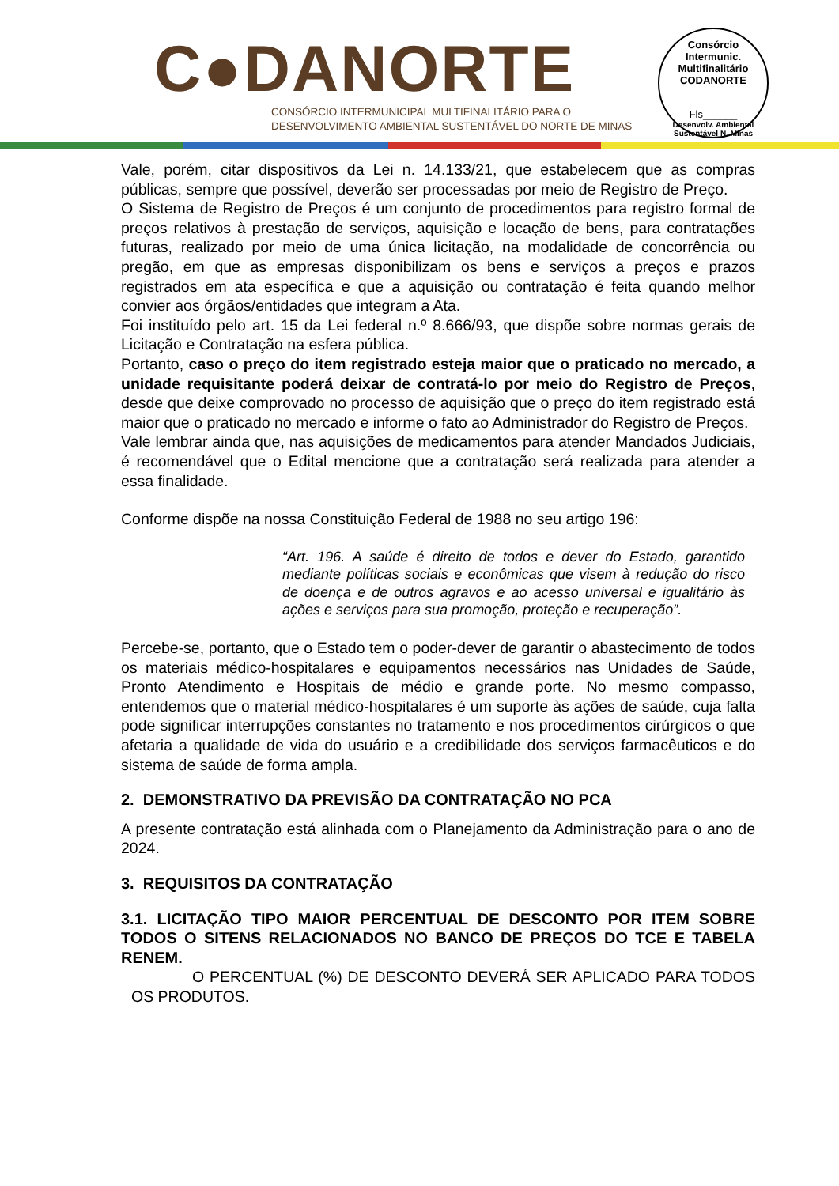C●DANORTE
CONSÓRCIO INTERMUNICIPAL MULTIFINALITÁRIO PARA O
DESENVOLVIMENTO AMBIENTAL SUSTENTÁVEL DO NORTE DE MINAS
Consórcio Intermunic. Multifinalitário
CODANORTE
Fls______
Desenvolv. Ambiental Sustentável N. Minas
Vale, porém, citar dispositivos da Lei n. 14.133/21, que estabelecem que as compras públicas, sempre que possível, deverão ser processadas por meio de Registro de Preço.
O Sistema de Registro de Preços é um conjunto de procedimentos para registro formal de preços relativos à prestação de serviços, aquisição e locação de bens, para contratações futuras, realizado por meio de uma única licitação, na modalidade de concorrência ou pregão, em que as empresas disponibilizam os bens e serviços a preços e prazos registrados em ata específica e que a aquisição ou contratação é feita quando melhor convier aos órgãos/entidades que integram a Ata.
Foi instituído pelo art. 15 da Lei federal n.º 8.666/93, que dispõe sobre normas gerais de Licitação e Contratação na esfera pública.
Portanto, caso o preço do item registrado esteja maior que o praticado no mercado, a unidade requisitante poderá deixar de contratá-lo por meio do Registro de Preços, desde que deixe comprovado no processo de aquisição que o preço do item registrado está maior que o praticado no mercado e informe o fato ao Administrador do Registro de Preços.
Vale lembrar ainda que, nas aquisições de medicamentos para atender Mandados Judiciais, é recomendável que o Edital mencione que a contratação será realizada para atender a essa finalidade.
Conforme dispõe na nossa Constituição Federal de 1988 no seu artigo 196:
“Art. 196. A saúde é direito de todos e dever do Estado, garantido mediante políticas sociais e econômicas que visem à redução do risco de doença e de outros agravos e ao acesso universal e igualitário às ações e serviços para sua promoção, proteção e recuperação”.
Percebe-se, portanto, que o Estado tem o poder-dever de garantir o abastecimento de todos os materiais médico-hospitalares e equipamentos necessários nas Unidades de Saúde, Pronto Atendimento e Hospitais de médio e grande porte. No mesmo compasso, entendemos que o material médico-hospitalares é um suporte às ações de saúde, cuja falta pode significar interrupções constantes no tratamento e nos procedimentos cirúrgicos o que afetaria a qualidade de vida do usuário e a credibilidade dos serviços farmacêuticos e do sistema de saúde de forma ampla.
2. DEMONSTRATIVO DA PREVISÃO DA CONTRATAÇÃO NO PCA
A presente contratação está alinhada com o Planejamento da Administração para o ano de 2024.
3. REQUISITOS DA CONTRATAÇÃO
3.1. LICITAÇÃO TIPO MAIOR PERCENTUAL DE DESCONTO POR ITEM SOBRE TODOS O SITENS RELACIONADOS NO BANCO DE PREÇOS DO TCE E TABELA RENEM.
O PERCENTUAL (%) DE DESCONTO DEVERÁ SER APLICADO PARA TODOS OS PRODUTOS.